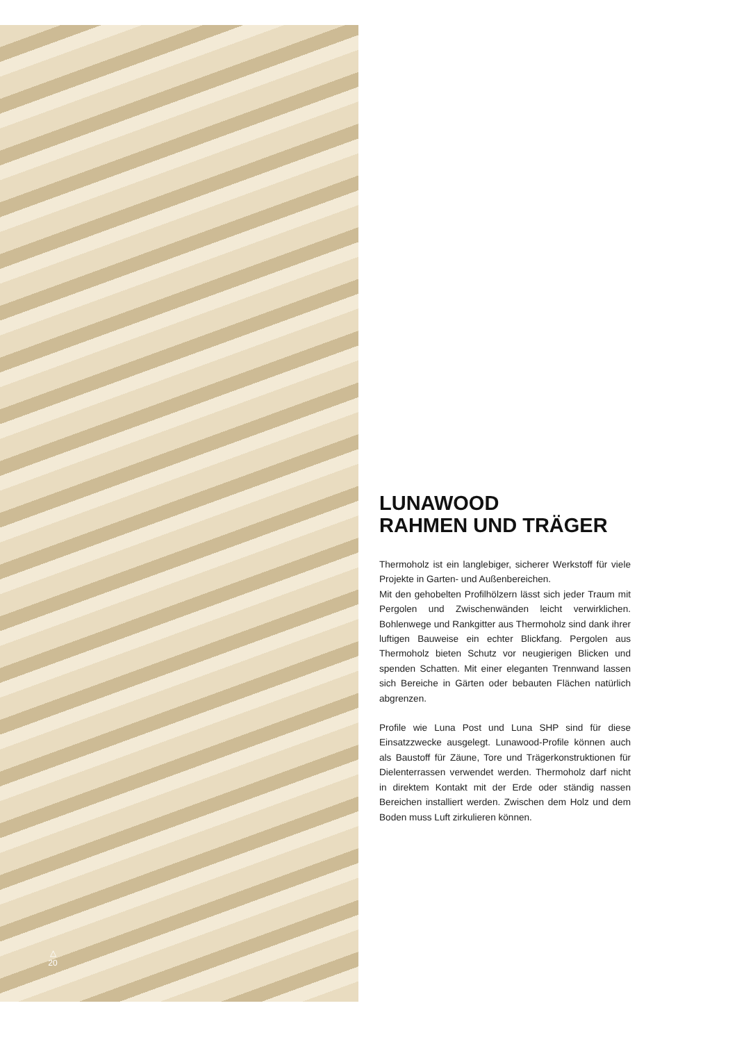△
20
LUNAWOOD
RAHMEN UND TRÄGER
Thermoholz ist ein langlebiger, sicherer Werkstoff für viele Projekte in Garten- und Außenbereichen.
Mit den gehobelten Profilhölzern lässt sich jeder Traum mit Pergolen und Zwischenwänden leicht verwirklichen. Bohlenwege und Rankgitter aus Thermoholz sind dank ihrer luftigen Bauweise ein echter Blickfang. Pergolen aus Thermoholz bieten Schutz vor neugierigen Blicken und spenden Schatten. Mit einer eleganten Trennwand lassen sich Bereiche in Gärten oder bebauten Flächen natürlich abgrenzen.
Profile wie Luna Post und Luna SHP sind für diese Einsatzzwecke ausgelegt. Lunawood-Profile können auch als Baustoff für Zäune, Tore und Trägerkonstruktionen für Dielenterrassen verwendet werden. Thermoholz darf nicht in direktem Kontakt mit der Erde oder ständig nassen Bereichen installiert werden. Zwischen dem Holz und dem Boden muss Luft zirkulieren können.